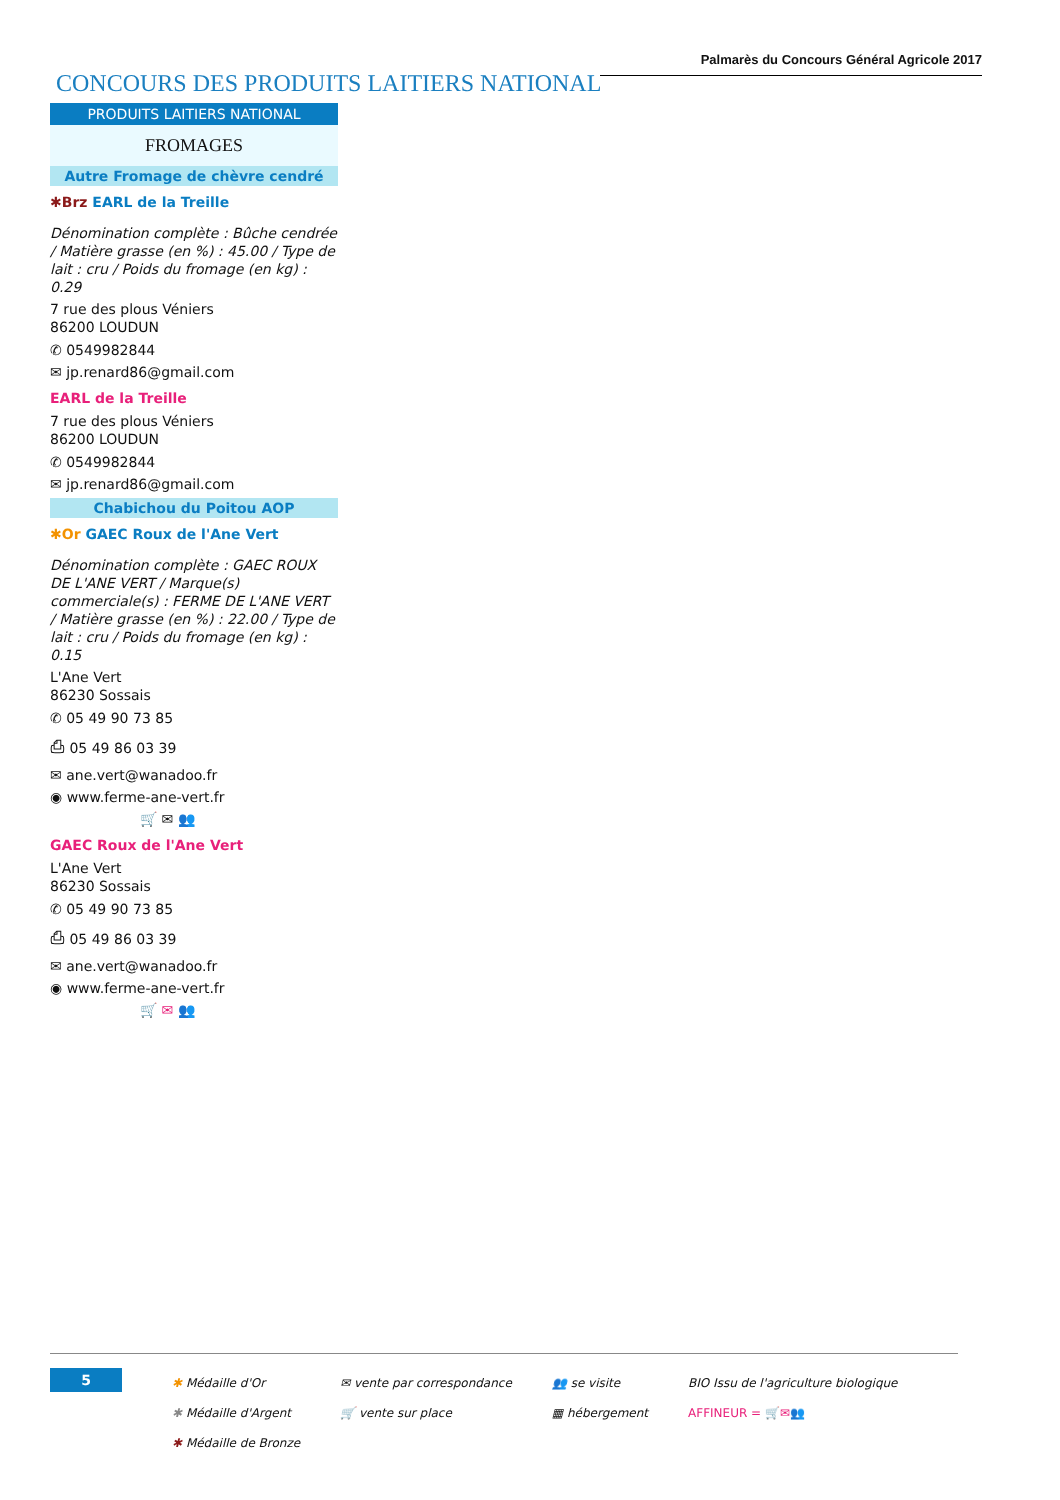Palmarès du Concours Général Agricole 2017
CONCOURS DES PRODUITS LAITIERS NATIONAL
PRODUITS LAITIERS NATIONAL
FROMAGES
Autre Fromage de chèvre cendré
✱Brz EARL de la Treille
Dénomination complète : Bûche cendrée / Matière grasse (en %) : 45.00 / Type de lait : cru / Poids du fromage (en kg) : 0.29
7 rue des plous Véniers
86200 LOUDUN
✆ 0549982844
✉ jp.renard86@gmail.com
EARL de la Treille
7 rue des plous Véniers
86200 LOUDUN
✆ 0549982844
✉ jp.renard86@gmail.com
Chabichou du Poitou AOP
✱Or GAEC Roux de l'Ane Vert
Dénomination complète : GAEC ROUX DE L'ANE VERT / Marque(s) commerciale(s) : FERME DE L'ANE VERT / Matière grasse (en %) : 22.00 / Type de lait : cru / Poids du fromage (en kg) : 0.15
L'Ane Vert
86230 Sossais
✆ 05 49 90 73 85
⎙ 05 49 86 03 39
✉ ane.vert@wanadoo.fr
◉ www.ferme-ane-vert.fr
🛒 ✉ 👥
GAEC Roux de l'Ane Vert
L'Ane Vert
86230 Sossais
✆ 05 49 90 73 85
⎙ 05 49 86 03 39
✉ ane.vert@wanadoo.fr
◉ www.ferme-ane-vert.fr
🛒 ✉ 👥
5
✱ Médaille d'Or
✱ Médaille d'Argent
✱ Médaille de Bronze
✉ vente par correspondance
🛒 vente sur place
👥 se visite
▦ hébergement
BIO Issu de l'agriculture biologique
AFFINEUR = 🛒✉👥